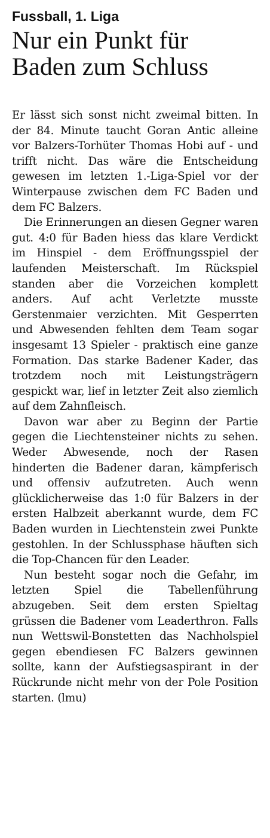Fussball, 1. Liga
Nur ein Punkt für Baden zum Schluss
Er lässt sich sonst nicht zweimal bitten. In der 84. Minute taucht Goran Antic alleine vor Balzers-Torhüter Thomas Hobi auf - und trifft nicht. Das wäre die Entscheidung gewesen im letzten 1.-Liga-Spiel vor der Winterpause zwischen dem FC Baden und dem FC Balzers.
Die Erinnerungen an diesen Gegner waren gut. 4:0 für Baden hiess das klare Verdickt im Hinspiel - dem Eröffnungsspiel der laufenden Meisterschaft. Im Rückspiel standen aber die Vorzeichen komplett anders. Auf acht Verletzte musste Gerstenmaier verzichten. Mit Gesperrten und Abwesenden fehlten dem Team sogar insgesamt 13 Spieler - praktisch eine ganze Formation. Das starke Badener Kader, das trotzdem noch mit Leistungsträgern gespickt war, lief in letzter Zeit also ziemlich auf dem Zahnfleisch.
Davon war aber zu Beginn der Partie gegen die Liechtensteiner nichts zu sehen. Weder Abwesende, noch der Rasen hinderten die Badener daran, kämpferisch und offensiv aufzutreten. Auch wenn glücklicherweise das 1:0 für Balzers in der ersten Halbzeit aberkannt wurde, dem FC Baden wurden in Liechtenstein zwei Punkte gestohlen. In der Schlussphase häuften sich die Top-Chancen für den Leader.
Nun besteht sogar noch die Gefahr, im letzten Spiel die Tabellenführung abzugeben. Seit dem ersten Spieltag grüssen die Badener vom Leaderthron. Falls nun Wettswil-Bonstetten das Nachholspiel gegen ebendiesen FC Balzers gewinnen sollte, kann der Aufstiegsaspirant in der Rückrunde nicht mehr von der Pole Position starten. (lmu)